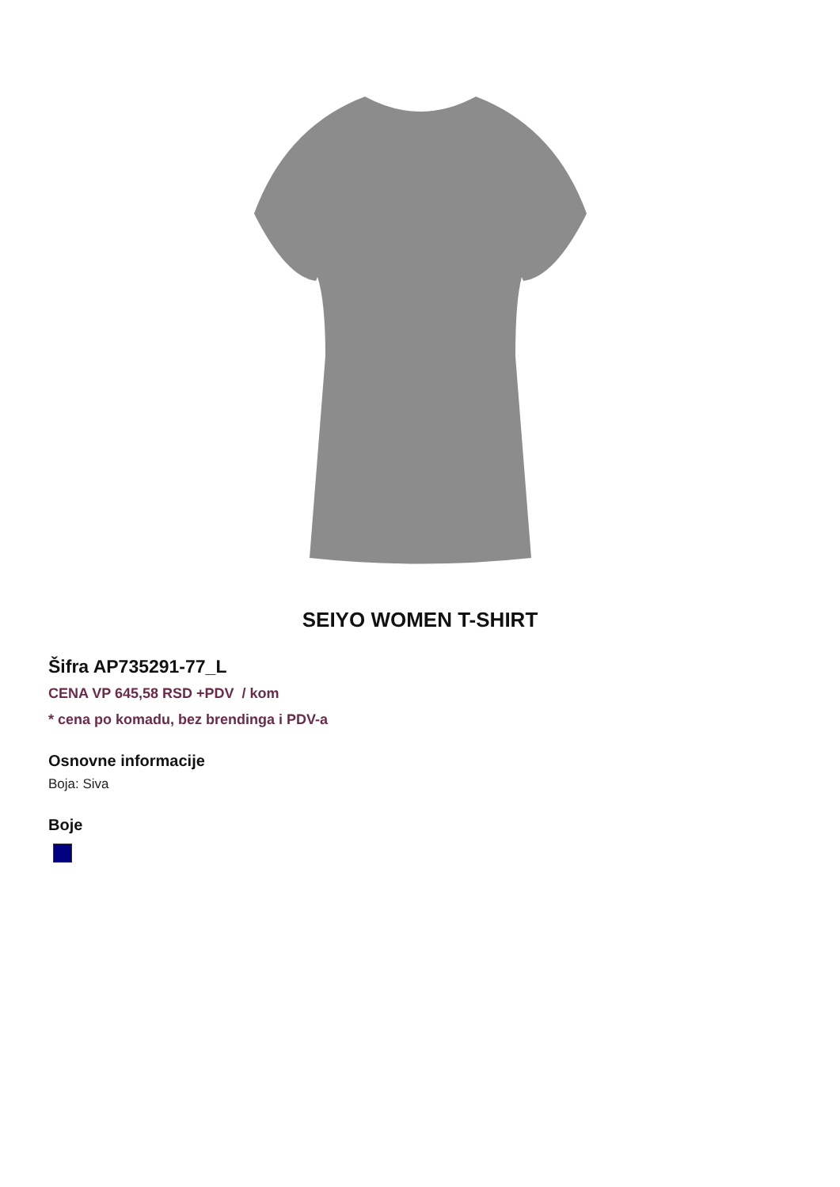SEIYO WOMEN T-SHIRT
Šifra AP735291-77_L
CENA VP 645,58 RSD +PDV / kom
* cena po komadu, bez brendinga i PDV-a
Osnovne informacije
Boja: Siva
Boje